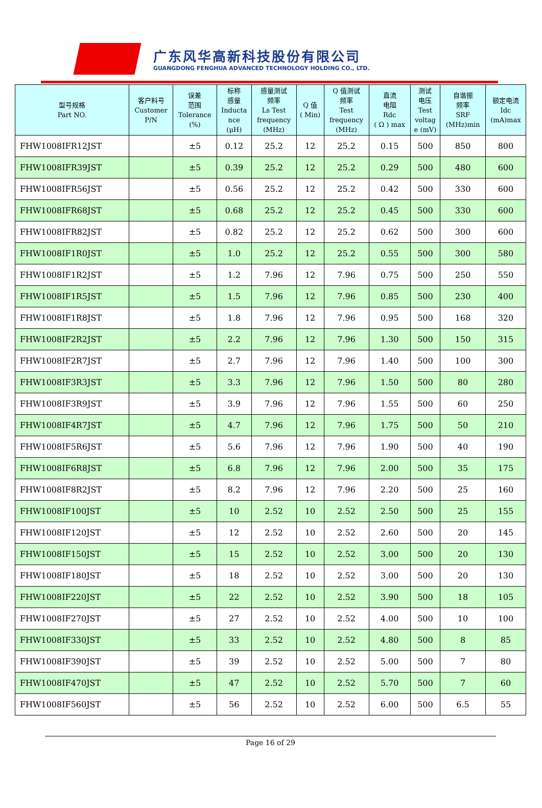广东风华高新科技股份有限公司
GUANGDONG FENGHUA ADVANCED TECHNOLOGY HOLDING CO., LTD.
| 型号规格 Part NO. | 客户料号 Customer P/N | 误差 范围 Tolerance (%) | 标称 感量 Inducta nce (μH) | 感量测试 频率 Ls Test frequency (MHz) | Q 值 ( Min) | Q 值测试 频率 Test frequency (MHz) | 直流 电阻 Rdc ( Ω ) max | 测试 电压 Test voltag e (mV) | 自谐振 频率 SRF (MHz)min | 额定电流 Idc (mA)max |
| --- | --- | --- | --- | --- | --- | --- | --- | --- | --- | --- |
| FHW1008IFR12JST | | ±5 | 0.12 | 25.2 | 12 | 25.2 | 0.15 | 500 | 850 | 800 |
| FHW1008IFR39JST | | ±5 | 0.39 | 25.2 | 12 | 25.2 | 0.29 | 500 | 480 | 600 |
| FHW1008IFR56JST | | ±5 | 0.56 | 25.2 | 12 | 25.2 | 0.42 | 500 | 330 | 600 |
| FHW1008IFR68JST | | ±5 | 0.68 | 25.2 | 12 | 25.2 | 0.45 | 500 | 330 | 600 |
| FHW1008IFR82JST | | ±5 | 0.82 | 25.2 | 12 | 25.2 | 0.62 | 500 | 300 | 600 |
| FHW1008IF1R0JST | | ±5 | 1.0 | 25.2 | 12 | 25.2 | 0.55 | 500 | 300 | 580 |
| FHW1008IF1R2JST | | ±5 | 1.2 | 7.96 | 12 | 7.96 | 0.75 | 500 | 250 | 550 |
| FHW1008IF1R5JST | | ±5 | 1.5 | 7.96 | 12 | 7.96 | 0.85 | 500 | 230 | 400 |
| FHW1008IF1R8JST | | ±5 | 1.8 | 7.96 | 12 | 7.96 | 0.95 | 500 | 168 | 320 |
| FHW1008IF2R2JST | | ±5 | 2.2 | 7.96 | 12 | 7.96 | 1.30 | 500 | 150 | 315 |
| FHW1008IF2R7JST | | ±5 | 2.7 | 7.96 | 12 | 7.96 | 1.40 | 500 | 100 | 300 |
| FHW1008IF3R3JST | | ±5 | 3.3 | 7.96 | 12 | 7.96 | 1.50 | 500 | 80 | 280 |
| FHW1008IF3R9JST | | ±5 | 3.9 | 7.96 | 12 | 7.96 | 1.55 | 500 | 60 | 250 |
| FHW1008IF4R7JST | | ±5 | 4.7 | 7.96 | 12 | 7.96 | 1.75 | 500 | 50 | 210 |
| FHW1008IF5R6JST | | ±5 | 5.6 | 7.96 | 12 | 7.96 | 1.90 | 500 | 40 | 190 |
| FHW1008IF6R8JST | | ±5 | 6.8 | 7.96 | 12 | 7.96 | 2.00 | 500 | 35 | 175 |
| FHW1008IF8R2JST | | ±5 | 8.2 | 7.96 | 12 | 7.96 | 2.20 | 500 | 25 | 160 |
| FHW1008IF100JST | | ±5 | 10 | 2.52 | 10 | 2.52 | 2.50 | 500 | 25 | 155 |
| FHW1008IF120JST | | ±5 | 12 | 2.52 | 10 | 2.52 | 2.60 | 500 | 20 | 145 |
| FHW1008IF150JST | | ±5 | 15 | 2.52 | 10 | 2.52 | 3.00 | 500 | 20 | 130 |
| FHW1008IF180JST | | ±5 | 18 | 2.52 | 10 | 2.52 | 3.00 | 500 | 20 | 130 |
| FHW1008IF220JST | | ±5 | 22 | 2.52 | 10 | 2.52 | 3.90 | 500 | 18 | 105 |
| FHW1008IF270JST | | ±5 | 27 | 2.52 | 10 | 2.52 | 4.00 | 500 | 10 | 100 |
| FHW1008IF330JST | | ±5 | 33 | 2.52 | 10 | 2.52 | 4.80 | 500 | 8 | 85 |
| FHW1008IF390JST | | ±5 | 39 | 2.52 | 10 | 2.52 | 5.00 | 500 | 7 | 80 |
| FHW1008IF470JST | | ±5 | 47 | 2.52 | 10 | 2.52 | 5.70 | 500 | 7 | 60 |
| FHW1008IF560JST | | ±5 | 56 | 2.52 | 10 | 2.52 | 6.00 | 500 | 6.5 | 55 |
Page 16 of 29